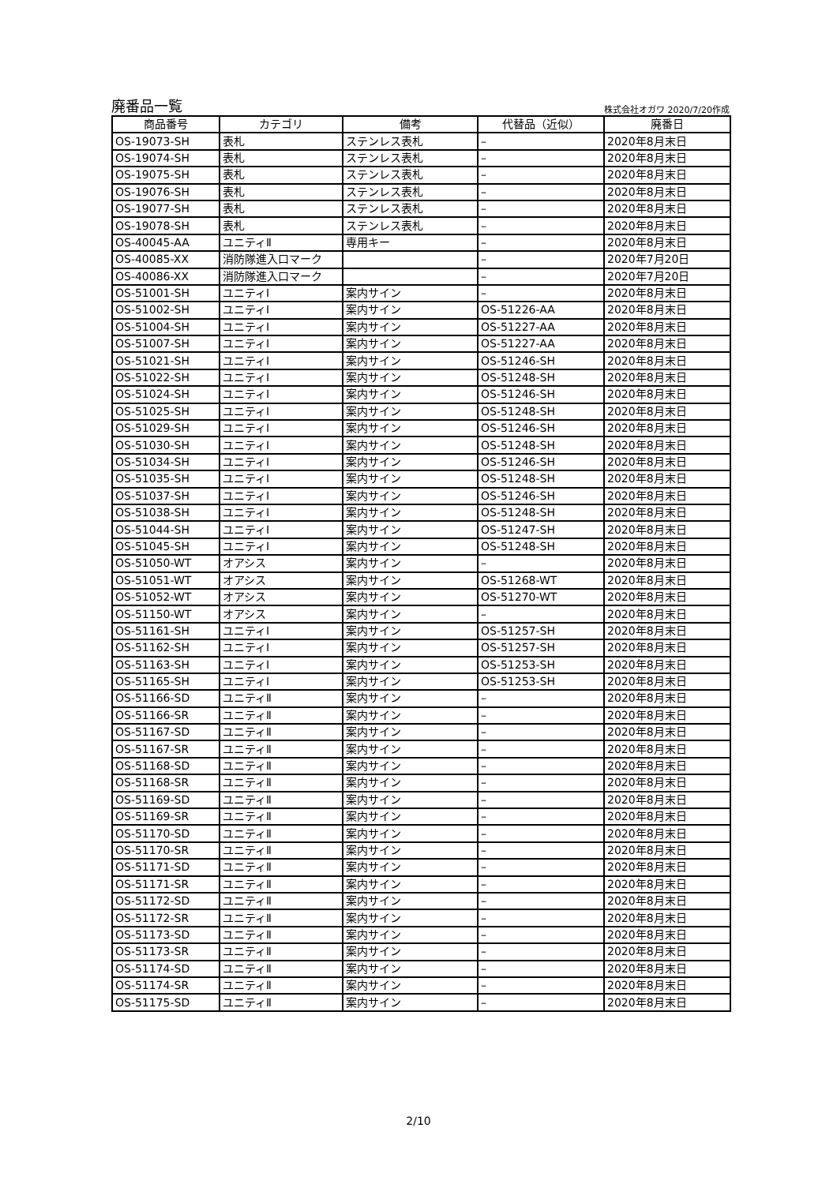廃番品一覧 株式会社オガワ 2020/7/20作成
| 商品番号 | カテゴリ | 備考 | 代替品（近似） | 廃番日 |
| --- | --- | --- | --- | --- |
| OS-19073-SH | 表札 | ステンレス表札 | – | 2020年8月末日 |
| OS-19074-SH | 表札 | ステンレス表札 | – | 2020年8月末日 |
| OS-19075-SH | 表札 | ステンレス表札 | – | 2020年8月末日 |
| OS-19076-SH | 表札 | ステンレス表札 | – | 2020年8月末日 |
| OS-19077-SH | 表札 | ステンレス表札 | – | 2020年8月末日 |
| OS-19078-SH | 表札 | ステンレス表札 | – | 2020年8月末日 |
| OS-40045-AA | ユニティⅡ | 専用キー | – | 2020年8月末日 |
| OS-40085-XX | 消防隊進入口マーク | | – | 2020年7月20日 |
| OS-40086-XX | 消防隊進入口マーク | | – | 2020年7月20日 |
| OS-51001-SH | ユニティⅠ | 案内サイン | – | 2020年8月末日 |
| OS-51002-SH | ユニティⅠ | 案内サイン | OS-51226-AA | 2020年8月末日 |
| OS-51004-SH | ユニティⅠ | 案内サイン | OS-51227-AA | 2020年8月末日 |
| OS-51007-SH | ユニティⅠ | 案内サイン | OS-51227-AA | 2020年8月末日 |
| OS-51021-SH | ユニティⅠ | 案内サイン | OS-51246-SH | 2020年8月末日 |
| OS-51022-SH | ユニティⅠ | 案内サイン | OS-51248-SH | 2020年8月末日 |
| OS-51024-SH | ユニティⅠ | 案内サイン | OS-51246-SH | 2020年8月末日 |
| OS-51025-SH | ユニティⅠ | 案内サイン | OS-51248-SH | 2020年8月末日 |
| OS-51029-SH | ユニティⅠ | 案内サイン | OS-51246-SH | 2020年8月末日 |
| OS-51030-SH | ユニティⅠ | 案内サイン | OS-51248-SH | 2020年8月末日 |
| OS-51034-SH | ユニティⅠ | 案内サイン | OS-51246-SH | 2020年8月末日 |
| OS-51035-SH | ユニティⅠ | 案内サイン | OS-51248-SH | 2020年8月末日 |
| OS-51037-SH | ユニティⅠ | 案内サイン | OS-51246-SH | 2020年8月末日 |
| OS-51038-SH | ユニティⅠ | 案内サイン | OS-51248-SH | 2020年8月末日 |
| OS-51044-SH | ユニティⅠ | 案内サイン | OS-51247-SH | 2020年8月末日 |
| OS-51045-SH | ユニティⅠ | 案内サイン | OS-51248-SH | 2020年8月末日 |
| OS-51050-WT | オアシス | 案内サイン | – | 2020年8月末日 |
| OS-51051-WT | オアシス | 案内サイン | OS-51268-WT | 2020年8月末日 |
| OS-51052-WT | オアシス | 案内サイン | OS-51270-WT | 2020年8月末日 |
| OS-51150-WT | オアシス | 案内サイン | – | 2020年8月末日 |
| OS-51161-SH | ユニティⅠ | 案内サイン | OS-51257-SH | 2020年8月末日 |
| OS-51162-SH | ユニティⅠ | 案内サイン | OS-51257-SH | 2020年8月末日 |
| OS-51163-SH | ユニティⅠ | 案内サイン | OS-51253-SH | 2020年8月末日 |
| OS-51165-SH | ユニティⅠ | 案内サイン | OS-51253-SH | 2020年8月末日 |
| OS-51166-SD | ユニティⅡ | 案内サイン | – | 2020年8月末日 |
| OS-51166-SR | ユニティⅡ | 案内サイン | – | 2020年8月末日 |
| OS-51167-SD | ユニティⅡ | 案内サイン | – | 2020年8月末日 |
| OS-51167-SR | ユニティⅡ | 案内サイン | – | 2020年8月末日 |
| OS-51168-SD | ユニティⅡ | 案内サイン | – | 2020年8月末日 |
| OS-51168-SR | ユニティⅡ | 案内サイン | – | 2020年8月末日 |
| OS-51169-SD | ユニティⅡ | 案内サイン | – | 2020年8月末日 |
| OS-51169-SR | ユニティⅡ | 案内サイン | – | 2020年8月末日 |
| OS-51170-SD | ユニティⅡ | 案内サイン | – | 2020年8月末日 |
| OS-51170-SR | ユニティⅡ | 案内サイン | – | 2020年8月末日 |
| OS-51171-SD | ユニティⅡ | 案内サイン | – | 2020年8月末日 |
| OS-51171-SR | ユニティⅡ | 案内サイン | – | 2020年8月末日 |
| OS-51172-SD | ユニティⅡ | 案内サイン | – | 2020年8月末日 |
| OS-51172-SR | ユニティⅡ | 案内サイン | – | 2020年8月末日 |
| OS-51173-SD | ユニティⅡ | 案内サイン | – | 2020年8月末日 |
| OS-51173-SR | ユニティⅡ | 案内サイン | – | 2020年8月末日 |
| OS-51174-SD | ユニティⅡ | 案内サイン | – | 2020年8月末日 |
| OS-51174-SR | ユニティⅡ | 案内サイン | – | 2020年8月末日 |
| OS-51175-SD | ユニティⅡ | 案内サイン | – | 2020年8月末日 |
2/10